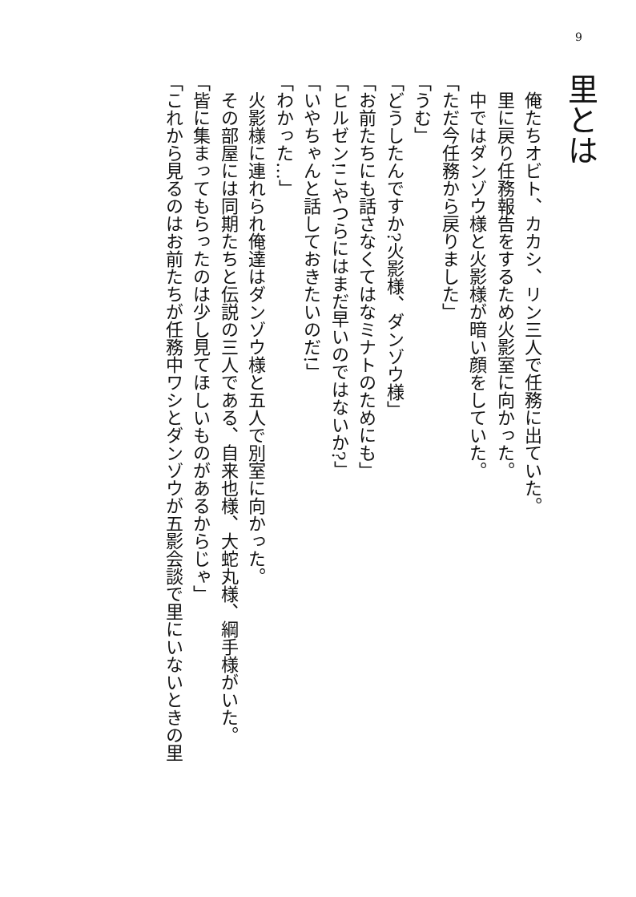9
里とは
　俺たちオビト、カカシ、リン三人で任務に出ていた。
　里に戻り任務報告をするため火影室に向かった。
　中ではダンゾウ様と火影様が暗い顔をしていた。
「ただ今任務から戻りました」
「うむ」
「どうしたんですか?火影様、ダンゾウ様」
「お前たちにも話さなくてはなミナトのためにも」
「ヒルゼン!こやつらにはまだ早いのではないか?」
「いやちゃんと話しておきたいのだ!」
「わかった…」
　火影様に連れられ俺達はダンゾウ様と五人で別室に向かった。
　その部屋には同期たちと伝説の三人である、自来也様、大蛇丸様、綱手様がいた。
「皆に集まってもらったのは少し見てほしいものがあるからじゃ」
「これから見るのはお前たちが任務中ワシとダンゾウが五影会談で里にいないときの里